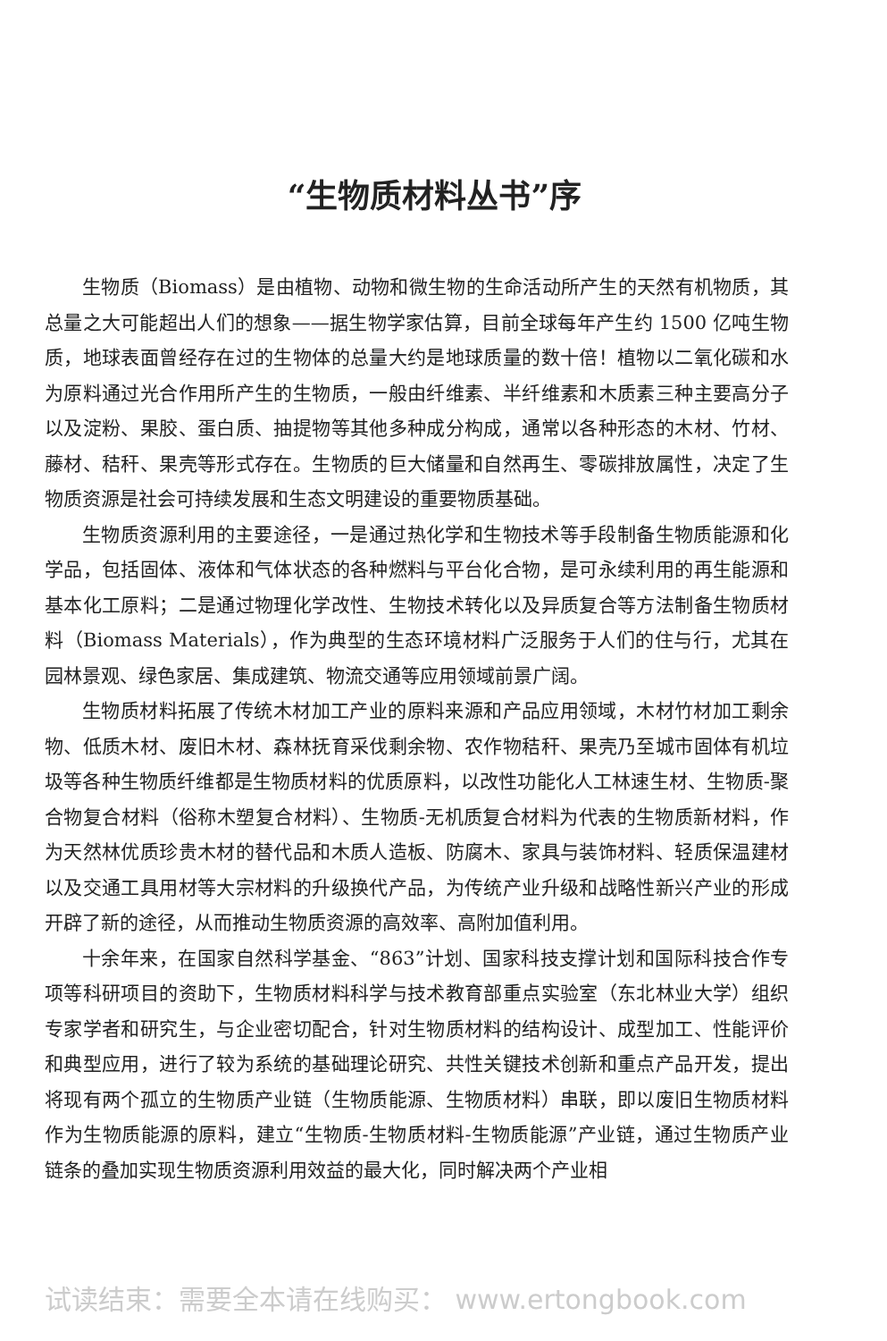“生物质材料丛书”序
生物质（Biomass）是由植物、动物和微生物的生命活动所产生的天然有机物质，其总量之大可能超出人们的想象——据生物学家估算，目前全球每年产生约 1500 亿吨生物质，地球表面曾经存在过的生物体的总量大约是地球质量的数十倍！植物以二氧化碳和水为原料通过光合作用所产生的生物质，一般由纤维素、半纤维素和木质素三种主要高分子以及淀粉、果胶、蛋白质、抽提物等其他多种成分构成，通常以各种形态的木材、竹材、藤材、秸秆、果壳等形式存在。生物质的巨大储量和自然再生、零碳排放属性，决定了生物质资源是社会可持续发展和生态文明建设的重要物质基础。
生物质资源利用的主要途径，一是通过热化学和生物技术等手段制备生物质能源和化学品，包括固体、液体和气体状态的各种燃料与平台化合物，是可永续利用的再生能源和基本化工原料；二是通过物理化学改性、生物技术转化以及异质复合等方法制备生物质材料（Biomass Materials），作为典型的生态环境材料广泛服务于人们的住与行，尤其在园林景观、绿色家居、集成建筑、物流交通等应用领域前景广阔。
生物质材料拓展了传统木材加工产业的原料来源和产品应用领域，木材竹材加工剩余物、低质木材、废旧木材、森林抚育采伐剩余物、农作物秸秆、果壳乃至城市固体有机垃圾等各种生物质纤维都是生物质材料的优质原料，以改性功能化人工林速生材、生物质-聚合物复合材料（俗称木塑复合材料）、生物质-无机质复合材料为代表的生物质新材料，作为天然林优质珍贵木材的替代品和木质人造板、防腐木、家具与装饰材料、轻质保温建材以及交通工具用材等大宗材料的升级换代产品，为传统产业升级和战略性新兴产业的形成开辟了新的途径，从而推动生物质资源的高效率、高附加值利用。
十余年来，在国家自然科学基金、“863”计划、国家科技支撑计划和国际科技合作专项等科研项目的资助下，生物质材料科学与技术教育部重点实验室（东北林业大学）组织专家学者和研究生，与企业密切配合，针对生物质材料的结构设计、成型加工、性能评价和典型应用，进行了较为系统的基础理论研究、共性关键技术创新和重点产品开发，提出将现有两个孤立的生物质产业链（生物质能源、生物质材料）串联，即以废旧生物质材料作为生物质能源的原料，建立“生物质-生物质材料-生物质能源”产业链，通过生物质产业链条的叠加实现生物质资源利用效益的最大化，同时解决两个产业相
试读结束：需要全本请在线购买： www.ertongbook.com